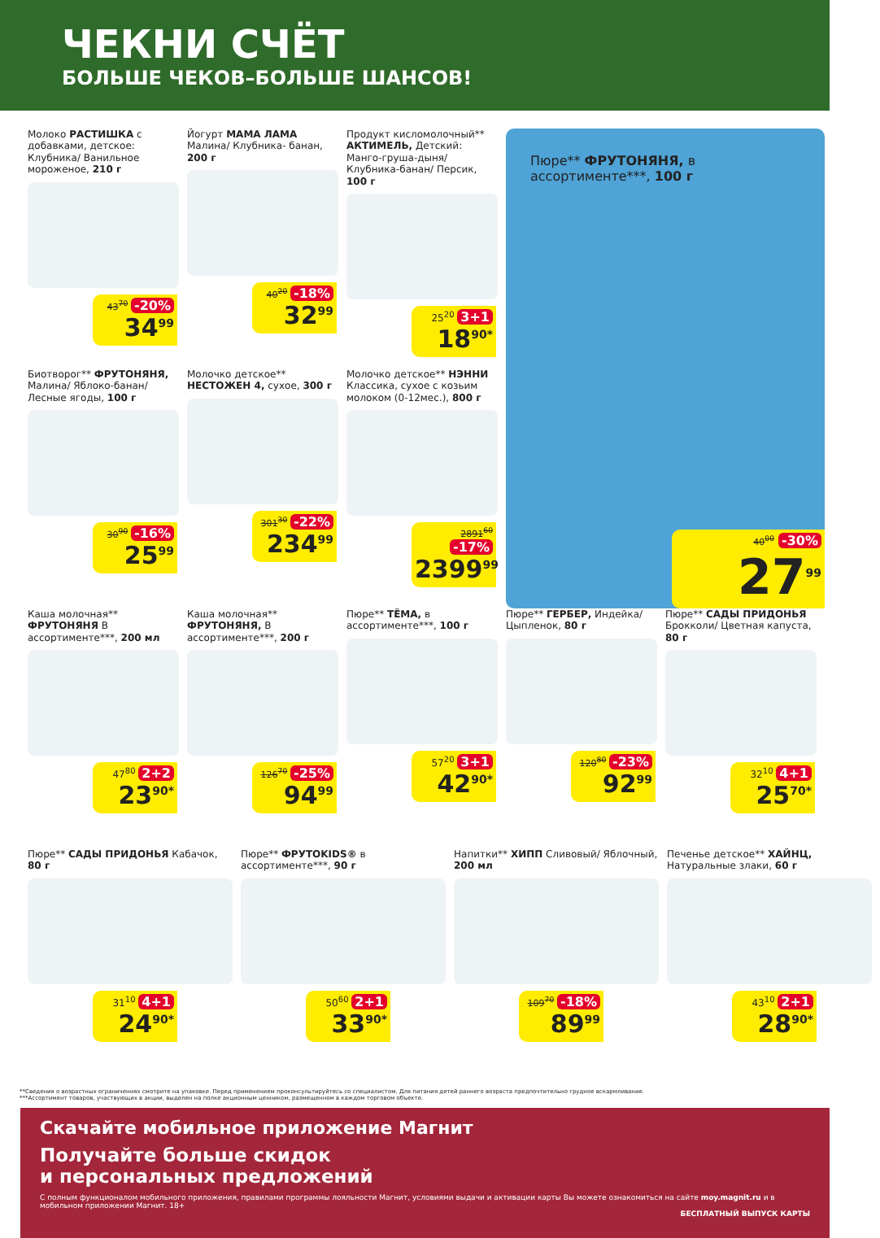ЧЕКНИ СЧЁТ
БОЛЬШЕ ЧЕКОВ–БОЛЬШЕ ШАНСОВ!
Молоко РАСТИШКА с добавками, детское: Клубника/ Ванильное мороженое, 210 г
43<sup>70</sup> -20%
34<sup>99</sup>
Йогурт МАМА ЛАМА Малина/ Клубника- банан, 200 г
40<sup>20</sup> -18%
32<sup>99</sup>
Продукт кисломолочный** АКТИМЕЛЬ, Детский: Манго-груша-дыня/ Клубника-банан/ Персик, 100 г
25<sup>20</sup> 3+1
18<sup>90*</sup>
Пюре** ФРУТОНЯНЯ, в ассортименте***, 100 г
40<sup>00</sup> -30%
27<sup>99</sup>
Биотворог** ФРУТОНЯНЯ, Малина/ Яблоко-банан/ Лесные ягоды, 100 г
30<sup>90</sup> -16%
25<sup>99</sup>
Молочко детское** НЕСТОЖЕН 4, сухое, 300 г
301<sup>30</sup> -22%
234<sup>99</sup>
Молочко детское** НЭННИ Классика, сухое с козьим молоком (0-12мес.), 800 г
2891<sup>60</sup> -17%
2399<sup>99</sup>
Каша молочная** ФРУТОНЯНЯ В ассортименте***, 200 мл
47<sup>80</sup> 2+2
23<sup>90*</sup>
Каша молочная** ФРУТОНЯНЯ, В ассортименте***, 200 г
126<sup>70</sup> -25%
94<sup>99</sup>
Пюре** ТЁМА, в ассортименте***, 100 г
57<sup>20</sup> 3+1
42<sup>90*</sup>
Пюре** ГЕРБЕР, Индейка/ Цыпленок, 80 г
120<sup>80</sup> -23%
92<sup>99</sup>
Пюре** САДЫ ПРИДОНЬЯ Брокколи/ Цветная капуста, 80 г
32<sup>10</sup> 4+1
25<sup>70*</sup>
Пюре** САДЫ ПРИДОНЬЯ Кабачок, 80 г
31<sup>10</sup> 4+1
24<sup>90*</sup>
Пюре** ФРУТОKIDS® в ассортименте***, 90 г
50<sup>60</sup> 2+1
33<sup>90*</sup>
Напитки** ХИПП Сливовый/ Яблочный, 200 мл
109<sup>70</sup> -18%
89<sup>99</sup>
Печенье детское** ХАЙНЦ, Натуральные злаки, 60 г
43<sup>10</sup> 2+1
28<sup>90*</sup>
**Сведения о возрастных ограничениях смотрите на упаковке. Перед применением проконсультируйтесь со специалистом. Для питания детей раннего возраста предпочтительно грудное вскармливание.
***Ассортимент товаров, участвующих в акции, выделен на полке акционным ценником, размещенном в каждом торговом объекте.
Скачайте мобильное приложение Магнит
Получайте больше скидок
и персональных предложений
С полным функционалом мобильного приложения, правилами программы лояльности Магнит, условиями выдачи и активации карты Вы можете ознакомиться на сайте moy.magnit.ru и в мобильном приложении Магнит. 18+
БЕСПЛАТНЫЙ ВЫПУСК КАРТЫ